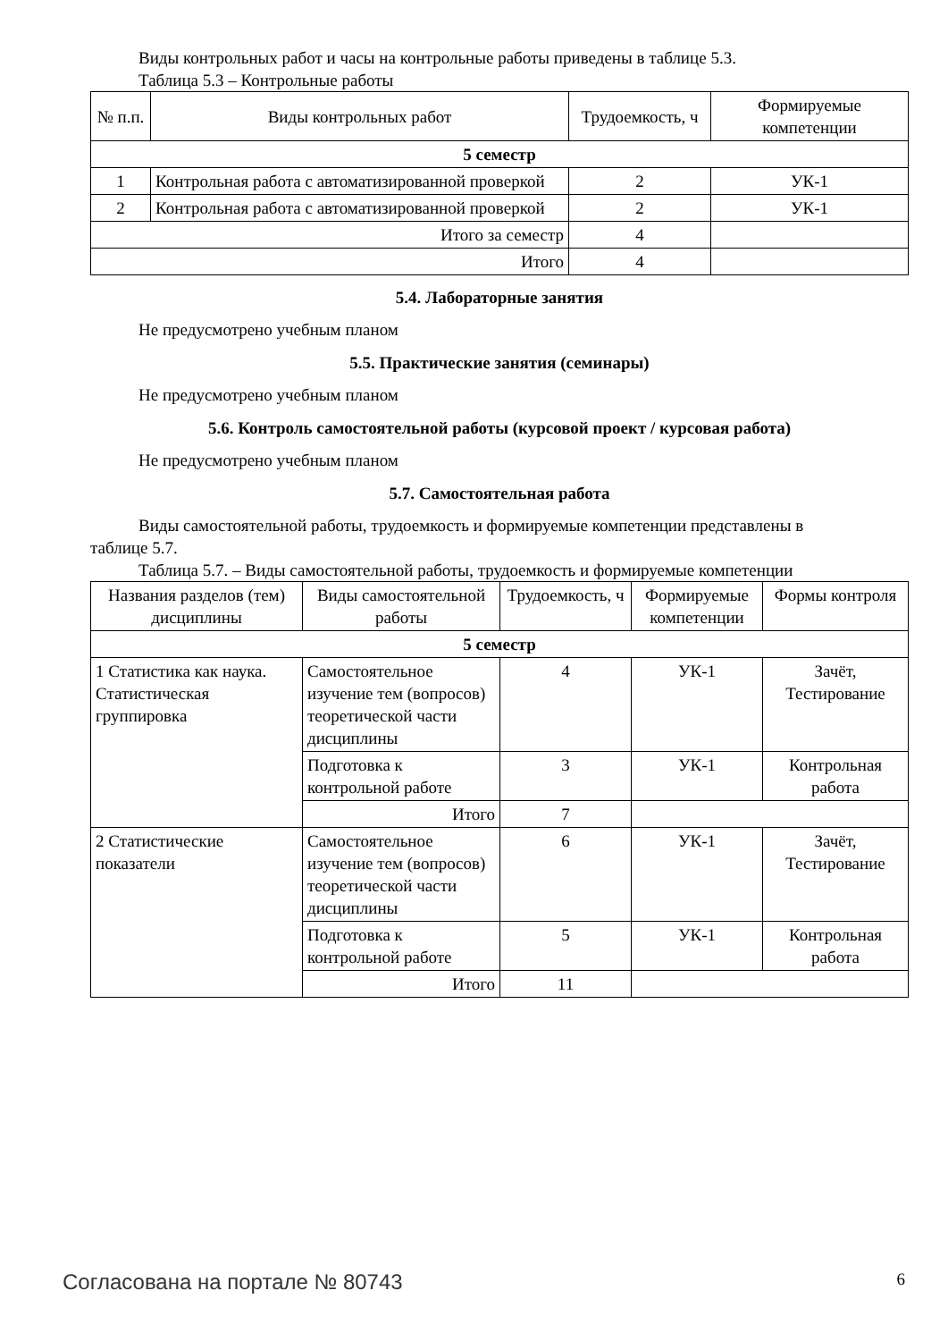Виды контрольных работ и часы на контрольные работы приведены в таблице 5.3.
Таблица 5.3 – Контрольные работы
| № п.п. | Виды контрольных работ | Трудоемкость, ч | Формируемые компетенции |
| --- | --- | --- | --- |
| 5 семестр | | | |
| 1 | Контрольная работа с автоматизированной проверкой | 2 | УК-1 |
| 2 | Контрольная работа с автоматизированной проверкой | 2 | УК-1 |
| Итого за семестр | | 4 | |
| Итого | | 4 | |
5.4. Лабораторные занятия
Не предусмотрено учебным планом
5.5. Практические занятия (семинары)
Не предусмотрено учебным планом
5.6. Контроль самостоятельной работы (курсовой проект / курсовая работа)
Не предусмотрено учебным планом
5.7. Самостоятельная работа
Виды самостоятельной работы, трудоемкость и формируемые компетенции представлены в
таблице 5.7.
Таблица 5.7. – Виды самостоятельной работы, трудоемкость и формируемые компетенции
| Названия разделов (тем) дисциплины | Виды самостоятельной работы | Трудоемкость, ч | Формируемые компетенции | Формы контроля |
| --- | --- | --- | --- | --- |
| 5 семестр | | | | |
| 1 Статистика как наука. Статистическая группировка | Самостоятельное изучение тем (вопросов) теоретической части дисциплины | 4 | УК-1 | Зачёт, Тестирование |
| | Подготовка к контрольной работе | 3 | УК-1 | Контрольная работа |
| | Итого | 7 | | |
| 2 Статистические показатели | Самостоятельное изучение тем (вопросов) теоретической части дисциплины | 6 | УК-1 | Зачёт, Тестирование |
| | Подготовка к контрольной работе | 5 | УК-1 | Контрольная работа |
| | Итого | 11 | | |
Согласована на портале № 80743 6